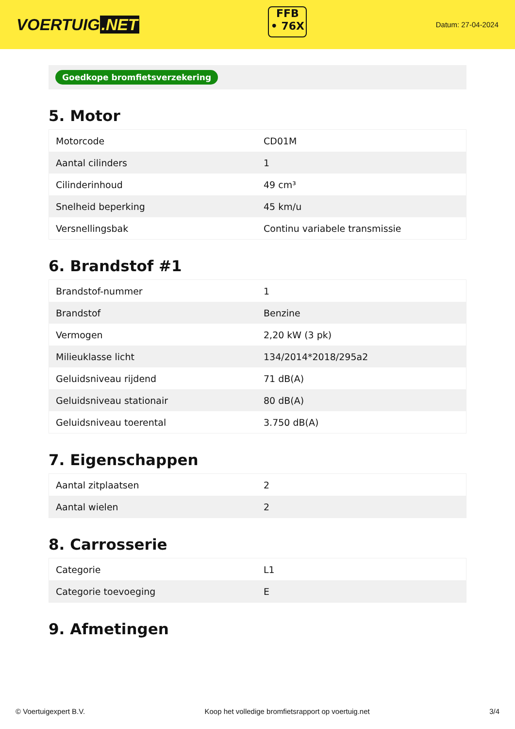VOERTUIG.NET
FFB
• 76X
Datum: 27-04-2024
Goedkope bromfietsverzekering
5. Motor
| Motorcode | CD01M |
| Aantal cilinders | 1 |
| Cilinderinhoud | 49 cm³ |
| Snelheid beperking | 45 km/u |
| Versnellingsbak | Continu variabele transmissie |
6. Brandstof #1
| Brandstof-nummer | 1 |
| Brandstof | Benzine |
| Vermogen | 2,20 kW (3 pk) |
| Milieuklasse licht | 134/2014*2018/295a2 |
| Geluidsniveau rijdend | 71 dB(A) |
| Geluidsniveau stationair | 80 dB(A) |
| Geluidsniveau toerental | 3.750 dB(A) |
7. Eigenschappen
| Aantal zitplaatsen | 2 |
| Aantal wielen | 2 |
8. Carrosserie
| Categorie | L1 |
| Categorie toevoeging | E |
9. Afmetingen
© Voertuigexpert B.V. Koop het volledige bromfietsrapport op voertuig.net 3/4